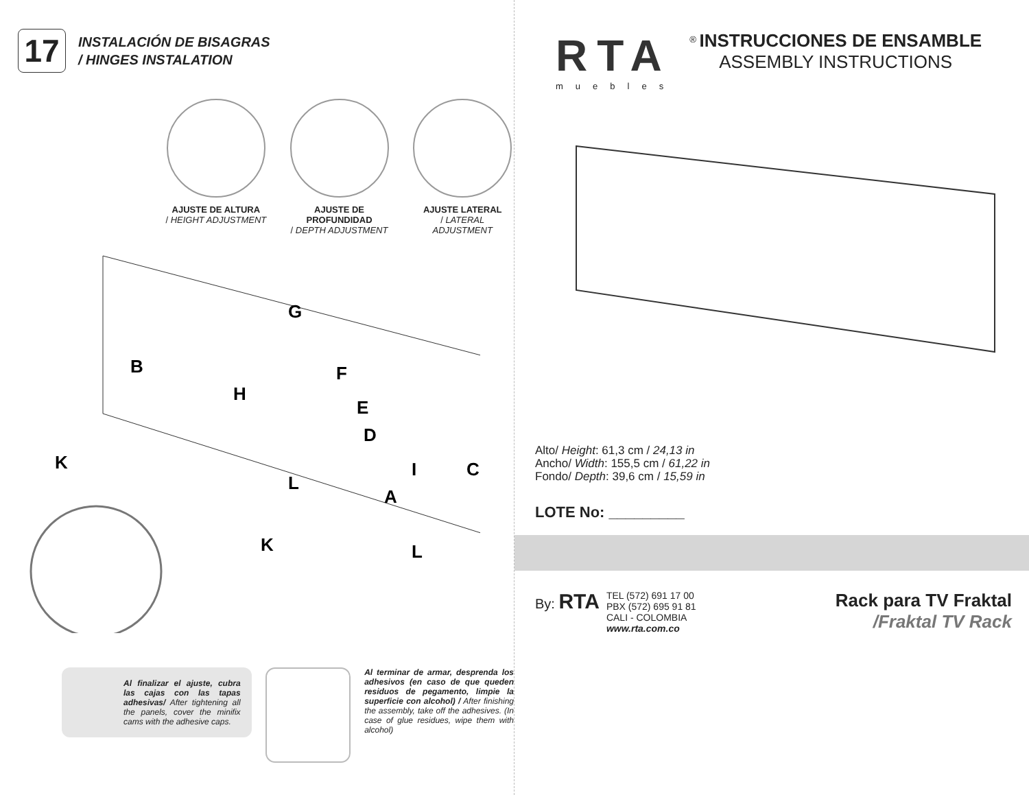17
INSTALACIÓN DE BISAGRAS
/ HINGES INSTALATION
AJUSTE DE ALTURA
/ HEIGHT ADJUSTMENT
AJUSTE DE PROFUNDIDAD
/ DEPTH ADJUSTMENT
AJUSTE LATERAL
/ LATERAL ADJUSTMENT
G
B
H
E
F
D
C
I
K
L
A
K
L
Al finalizar el ajuste, cubra las cajas con las tapas adhesivas/ After tightening all the panels, cover the minifix cams with the adhesive caps.
Al terminar de armar, desprenda los adhesivos (en caso de que queden residuos de pegamento, limpie la superficie con alcohol) / After finishing the assembly, take off the adhesives. (In case of glue residues, wipe them with alcohol)
RTA
muebles
<sup>®</sup> INSTRUCCIONES DE ENSAMBLE
ASSEMBLY INSTRUCTIONS
Alto/ Height: 61,3 cm / 24,13 in
Ancho/ Width: 155,5 cm / 61,22 in
Fondo/ Depth: 39,6 cm / 15,59 in
LOTE No: _________
By: RTA
TEL (572) 691 17 00
PBX (572) 695 91 81
CALI - COLOMBIA
www.rta.com.co
Rack para TV Fraktal
/Fraktal TV Rack